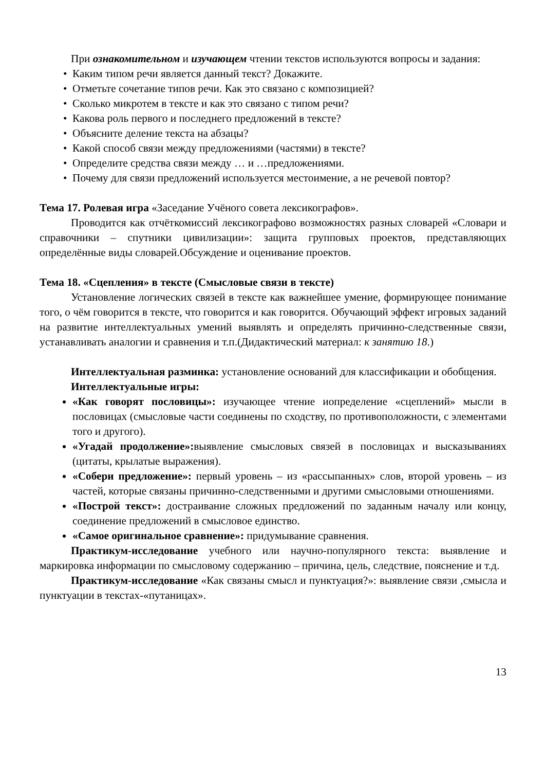При ознакомительном и изучающем чтении текстов используются вопросы и задания:
Каким типом речи является данный текст? Докажите.
Отметьте сочетание типов речи. Как это связано с композицией?
Сколько микротем в тексте и как это связано с типом речи?
Какова роль первого и последнего предложений в тексте?
Объясните деление текста на абзацы?
Какой способ связи между предложениями (частями) в тексте?
Определите средства связи между … и …предложениями.
Почему для связи предложений используется местоимение, а не речевой повтор?
Тема 17. Ролевая игра «Заседание Учёного совета лексикографов».
Проводится как отчёткомиссий лексикографово возможностях разных словарей «Словари и справочники – спутники цивилизации»: защита групповых проектов, представляющих определённые виды словарей.Обсуждение и оценивание проектов.
Тема 18. «Сцепления» в тексте (Смысловые связи в тексте)
Установление логических связей в тексте как важнейшее умение, формирующее понимание того, о чём говорится в тексте, что говорится и как говорится. Обучающий эффект игровых заданий на развитие интеллектуальных умений выявлять и определять причинно-следственные связи, устанавливать аналогии и сравнения и т.п.(Дидактический материал: к занятию 18.)
Интеллектуальная разминка: установление оснований для классификации и обобщения.
Интеллектуальные игры:
«Как говорят пословицы»: изучающее чтение иопределение «сцеплений» мысли в пословицах (смысловые части соединены по сходству, по противоположности, с элементами того и другого).
«Угадай продолжение»: выявление смысловых связей в пословицах и высказываниях (цитаты, крылатые выражения).
«Собери предложение»: первый уровень – из «рассыпанных» слов, второй уровень – из частей, которые связаны причинно-следственными и другими смысловыми отношениями.
«Построй текст»: достраивание сложных предложений по заданным началу или концу, соединение предложений в смысловое единство.
«Самое оригинальное сравнение»: придумывание сравнения.
Практикум-исследование учебного или научно-популярного текста: выявление и маркировка информации по смысловому содержанию – причина, цель, следствие, пояснение и т.д.
Практикум-исследование «Как связаны смысл и пунктуация?»: выявление связи ,смысла и пунктуации в текстах-«путаницах».
13